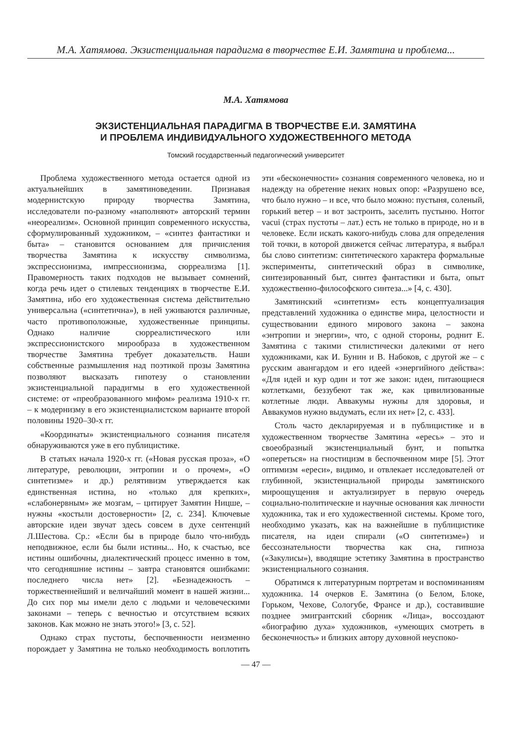М.А. Хатямова. Экзистенциальная парадигма в творчестве Е.И. Замятина и проблема...
М.А. Хатямова
ЭКЗИСТЕНЦИАЛЬНАЯ ПАРАДИГМА В ТВОРЧЕСТВЕ Е.И. ЗАМЯТИНА
И ПРОБЛЕМА ИНДИВИДУАЛЬНОГО ХУДОЖЕСТВЕННОГО МЕТОДА
Томский государственный педагогический университет
Проблема художественного метода остается одной из актуальнейших в замятиноведении. Признавая модернистскую природу творчества Замятина, исследователи по-разному «наполняют» авторский термин «неореализм». Основной принцип современного искусства, сформулированный художником, – «синтез фантастики и быта» – становится основанием для причисления творчества Замятина к искусству символизма, экспрессионизма, импрессионизма, сюрреализма [1]. Правомерность таких подходов не вызывает сомнений, когда речь идет о стилевых тенденциях в творчестве Е.И. Замятина, ибо его художественная система действительно универсальна («синтетична»), в ней уживаются различные, часто противоположные, художественные принципы. Однако наличие сюрреалистического или экспрессионистского мирообраза в художественном творчестве Замятина требует доказательств. Наши собственные размышления над поэтикой прозы Замятина позволяют высказать гипотезу о становлении экзистенциальной парадигмы в его художественной системе: от «преобразованного мифом» реализма 1910-х гг. – к модернизму в его экзистенциалистском варианте второй половины 1920–30-х гг.
«Координаты» экзистенциального сознания писателя обнаруживаются уже в его публицистике.
В статьях начала 1920-х гг. («Новая русская проза», «О литературе, революции, энтропии и о прочем», «О синтетизме» и др.) релятивизм утверждается как единственная истина, но «только для крепких», «слабонервным» же мозгам, – цитирует Замятин Ницше, – нужны «костыли достоверности» [2, с. 234]. Ключевые авторские идеи звучат здесь совсем в духе сентенций Л.Шестова. Ср.: «Если бы в природе было что-нибудь неподвижное, если бы были истины... Но, к счастью, все истины ошибочны, диалектический процесс именно в том, что сегодняшние истины – завтра становятся ошибками: последнего числа нет» [2]. «Безнадежность – торжественнейший и величайший момент в нашей жизни... До сих пор мы имели дело с людьми и человеческими законами – теперь с вечностью и отсутствием всяких законов. Как можно не знать этого!» [3, с. 52].
Однако страх пустоты, беспочвенности неизменно порождает у Замятина не только необходимость воплотить эти «бесконечности» сознания современного человека, но и надежду на обретение неких новых опор: «Разрушено все, что было нужно – и все, что было можно: пустыня, соленый, горький ветер – и вот застроить, заселить пустыню. Horror vacui (страх пустоты – лат.) есть не только в природе, но и в человеке. Если искать какого-нибудь слова для определения той точки, в которой движется сейчас литература, я выбрал бы слово синтетизм: синтетического характера формальные эксперименты, синтетический образ в символике, синтезированный быт, синтез фантастики и быта, опыт художественно-философского синтеза...» [4, с. 430].
Замятинский «синтетизм» есть концептуализация представлений художника о единстве мира, целостности и существовании единого мирового закона – закона «энтропии и энергии», что, с одной стороны, роднит Е. Замятина с такими стилистически далекими от него художниками, как И. Бунин и В. Набоков, с другой же – с русским авангардом и его идеей «энергийного действа»: «Для идей и кур один и тот же закон: идеи, питающиеся котлетками, беззубеют так же, как цивилизованные котлетные люди. Аввакумы нужны для здоровья, и Аввакумов нужно выдумать, если их нет» [2, с. 433].
Столь часто декларируемая и в публицистике и в художественном творчестве Замятина «ересь» – это и своеобразный экзистенциальный бунт, и попытка «опереться» на гностицизм в беспочвенном мире [5]. Этот оптимизм «ереси», видимо, и отвлекает исследователей от глубинной, экзистенциальной природы замятинского мироощущения и актуализирует в первую очередь социально-политические и научные основания как личности художника, так и его художественной системы. Кроме того, необходимо указать, как на важнейшие в публицистике писателя, на идеи спирали («О синтетизме») и бессознательности творчества как сна, гипноза («Закулисы»), вводящие эстетику Замятина в пространство экзистенциального сознания.
Обратимся к литературным портретам и воспоминаниям художника. 14 очерков Е. Замятина (о Белом, Блоке, Горьком, Чехове, Сологубе, Франсе и др.), составившие позднее эмигрантский сборник «Лица», воссоздают «биографию духа» художников, «умеющих смотреть в бесконечность» и близких автору духовной неуспоко-
— 47 —